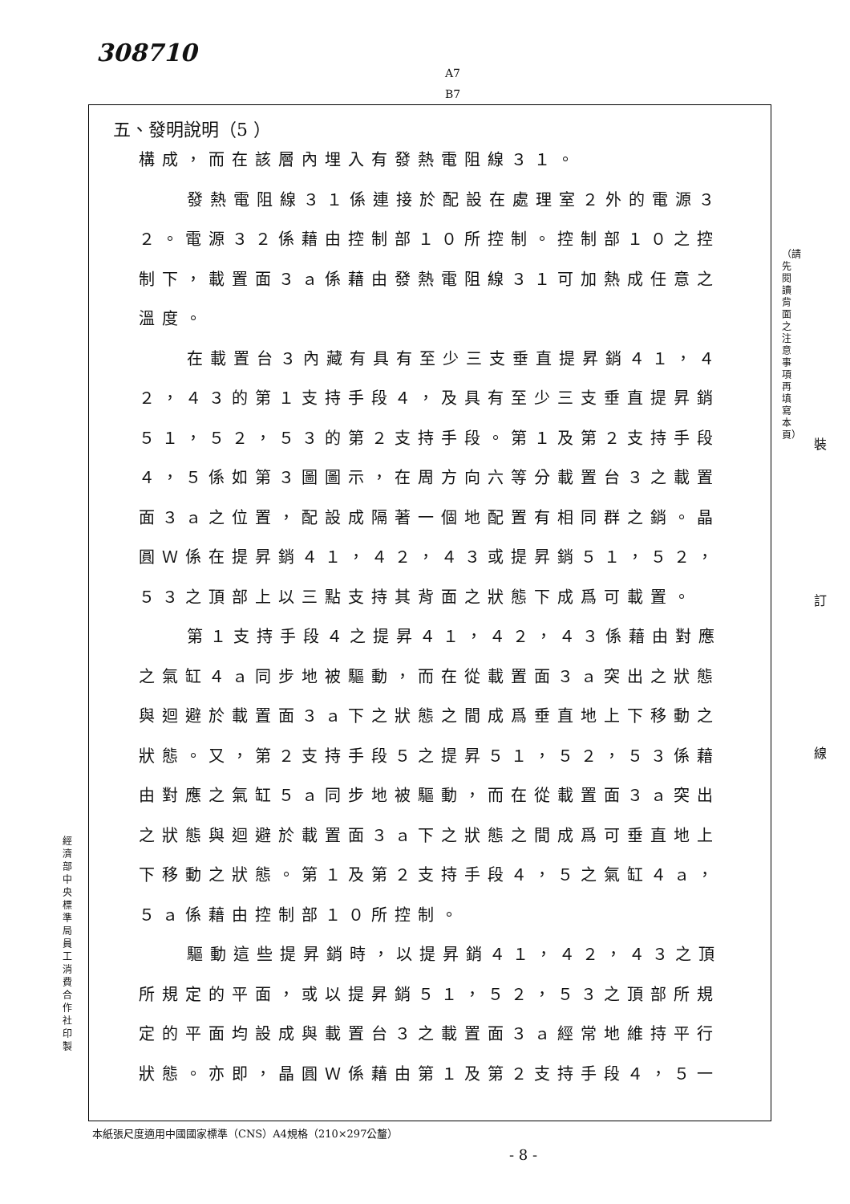308710
A7
B7
五、發明說明（5 ）
構成，而在該層內埋入有發熱電阻線３１。
發熱電阻線３１係連接於配設在處理室２外的電源３２。電源３２係藉由控制部１０所控制。控制部１０之控制下，載置面３ａ係藉由發熱電阻線３１可加熱成任意之溫度。
在載置台３內藏有具有至少三支垂直提昇銷４１，４２，４３的第１支持手段４，及具有至少三支垂直提昇銷５１，５２，５３的第２支持手段。第１及第２支持手段４，５係如第３圖圖示，在周方向六等分載置台３之載置面３ａ之位置，配設成隔著一個地配置有相同群之銷。晶圓Ｗ係在提昇銷４１，４２，４３或提昇銷５１，５２，５３之頂部上以三點支持其背面之狀態下成爲可載置。
第１支持手段４之提昇４１，４２，４３係藉由對應之氣缸４ａ同步地被驅動，而在從載置面３ａ突出之狀態與迴避於載置面３ａ下之狀態之間成爲垂直地上下移動之狀態。又，第２支持手段５之提昇５１，５２，５３係藉由對應之氣缸５ａ同步地被驅動，而在從載置面３ａ突出之狀態與迴避於載置面３ａ下之狀態之間成爲可垂直地上下移動之狀態。第１及第２支持手段４，５之氣缸４ａ，５ａ係藉由控制部１０所控制。
驅動這些提昇銷時，以提昇銷４１，４２，４３之頂所規定的平面，或以提昇銷５１，５２，５３之頂部所規定的平面均設成與載置台３之載置面３ａ經常地維持平行狀態。亦即，晶圓Ｗ係藉由第１及第２支持手段４，５一
（請先閱讀背面之注意事項再填寫本頁）
裝
訂
線
經濟部中央標準局員工消費合作社印製
本紙張尺度適用中國國家標準（CNS）A4規格（210×297公釐）
- 8 -